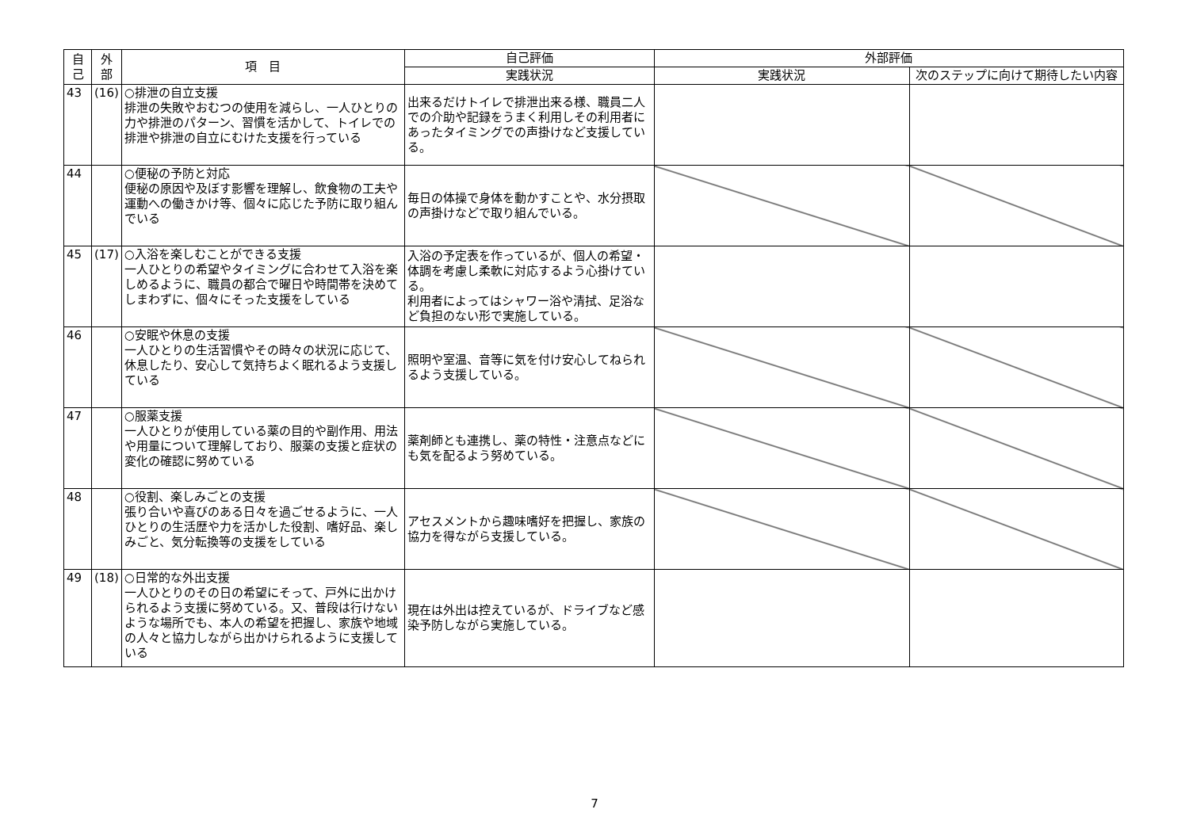| 自 己 | 外 部 | 項 目 | 自己評価 | 外部評価 | |
| --- | --- | --- | --- | --- | --- |
| | | | 実践状況 | 実践状況 | 次のステップに向けて期待したい内容 |
| 43 | (16) | ○排泄の自立支援 排泄の失敗やおむつの使用を減らし、一人ひとりの力や排泄のパターン、習慣を活かして、トイレでの排泄や排泄の自立にむけた支援を行っている | 出来るだけトイレで排泄出来る様、職員二人での介助や記録をうまく利用しその利用者にあったタイミングでの声掛けなど支援している。 | | |
| 44 | | ○便秘の予防と対応 便秘の原因や及ぼす影響を理解し、飲食物の工夫や運動への働きかけ等、個々に応じた予防に取り組んでいる | 毎日の体操で身体を動かすことや、水分摂取の声掛けなどで取り組んでいる。 | | |
| 45 | (17) | ○入浴を楽しむことができる支援 一人ひとりの希望やタイミングに合わせて入浴を楽しめるように、職員の都合で曜日や時間帯を決めてしまわずに、個々にそった支援をしている | 入浴の予定表を作っているが、個人の希望・体調を考慮し柔軟に対応するよう心掛けている。 利用者によってはシャワー浴や清拭、足浴など負担のない形で実施している。 | | |
| 46 | | ○安眠や休息の支援 一人ひとりの生活習慣やその時々の状況に応じて、休息したり、安心して気持ちよく眠れるよう支援している | 照明や室温、音等に気を付け安心してねられるよう支援している。 | | |
| 47 | | ○服薬支援 一人ひとりが使用している薬の目的や副作用、用法や用量について理解しており、服薬の支援と症状の変化の確認に努めている | 薬剤師とも連携し、薬の特性・注意点などにも気を配るよう努めている。 | | |
| 48 | | ○役割、楽しみごとの支援 張り合いや喜びのある日々を過ごせるように、一人ひとりの生活歴や力を活かした役割、嗜好品、楽しみごと、気分転換等の支援をしている | アセスメントから趣味嗜好を把握し、家族の協力を得ながら支援している。 | | |
| 49 | (18) | ○日常的な外出支援 一人ひとりのその日の希望にそって、戸外に出かけられるよう支援に努めている。又、普段は行けないような場所でも、本人の希望を把握し、家族や地域の人々と協力しながら出かけられるように支援している | 現在は外出は控えているが、ドライブなど感染予防しながら実施している。 | | |
7